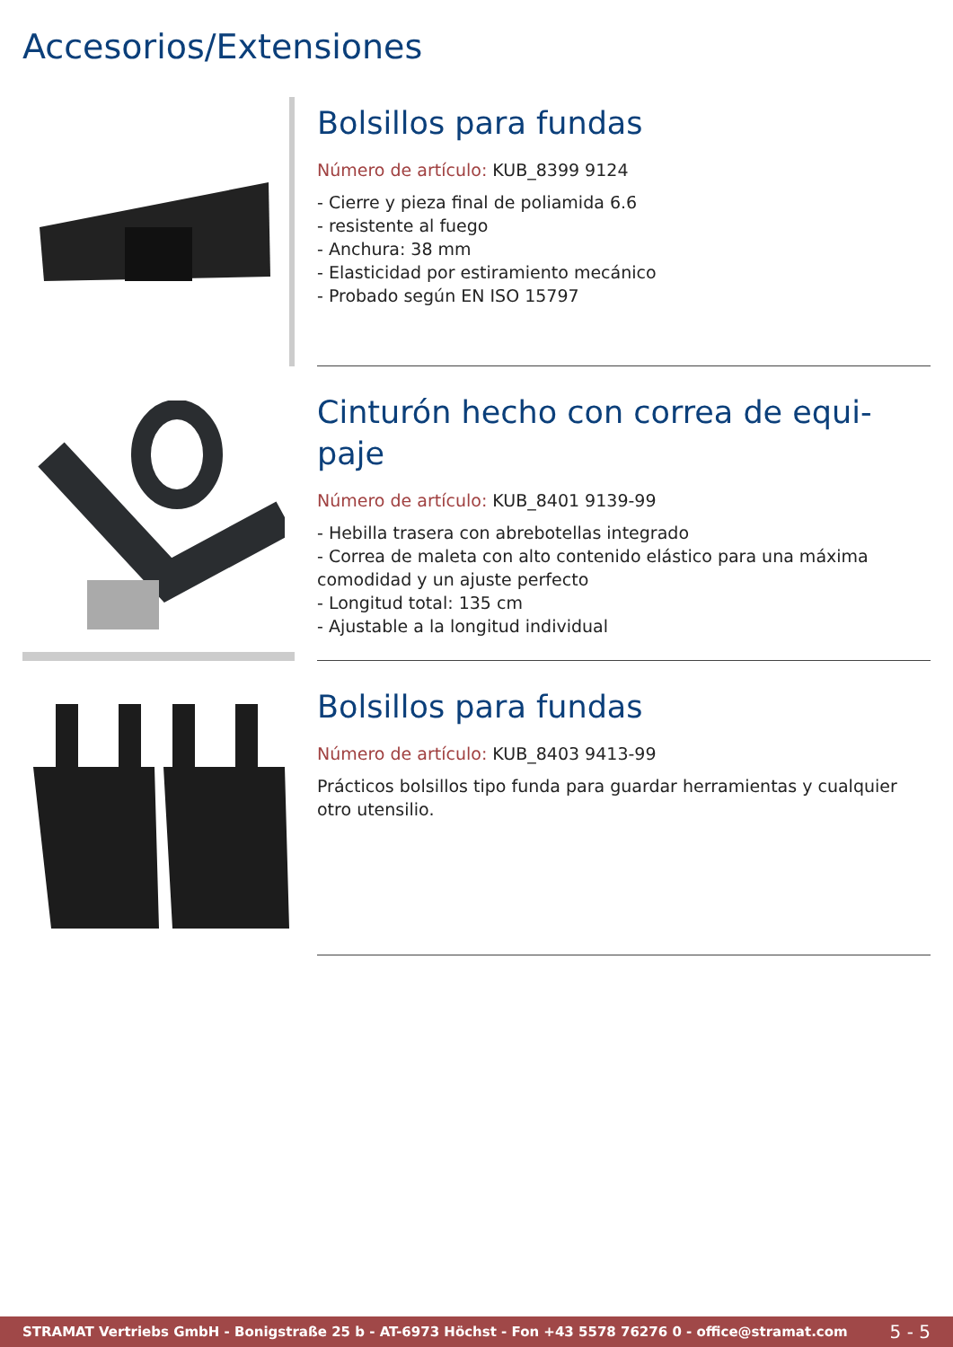Accesorios/Extensiones
Bolsillos para fundas
Número de artículo: KUB_8399 9124
- Cierre y pieza final de poliamida 6.6
- resistente al fuego
- Anchura: 38 mm
- Elasticidad por estiramiento mecánico
- Probado según EN ISO 15797
Cinturón hecho con correa de equi-
paje
Número de artículo: KUB_8401 9139-99
- Hebilla trasera con abrebotellas integrado
- Correa de maleta con alto contenido elástico para una máxima comodidad y un ajuste perfecto
- Longitud total: 135 cm
- Ajustable a la longitud individual
Bolsillos para fundas
Número de artículo: KUB_8403 9413-99
Prácticos bolsillos tipo funda para guardar herramientas y cualquier otro utensilio.
STRAMAT Vertriebs GmbH - Bonigstraße 25 b - AT-6973 Höchst - Fon +43 5578 76276 0 - office@stramat.com 5 - 5